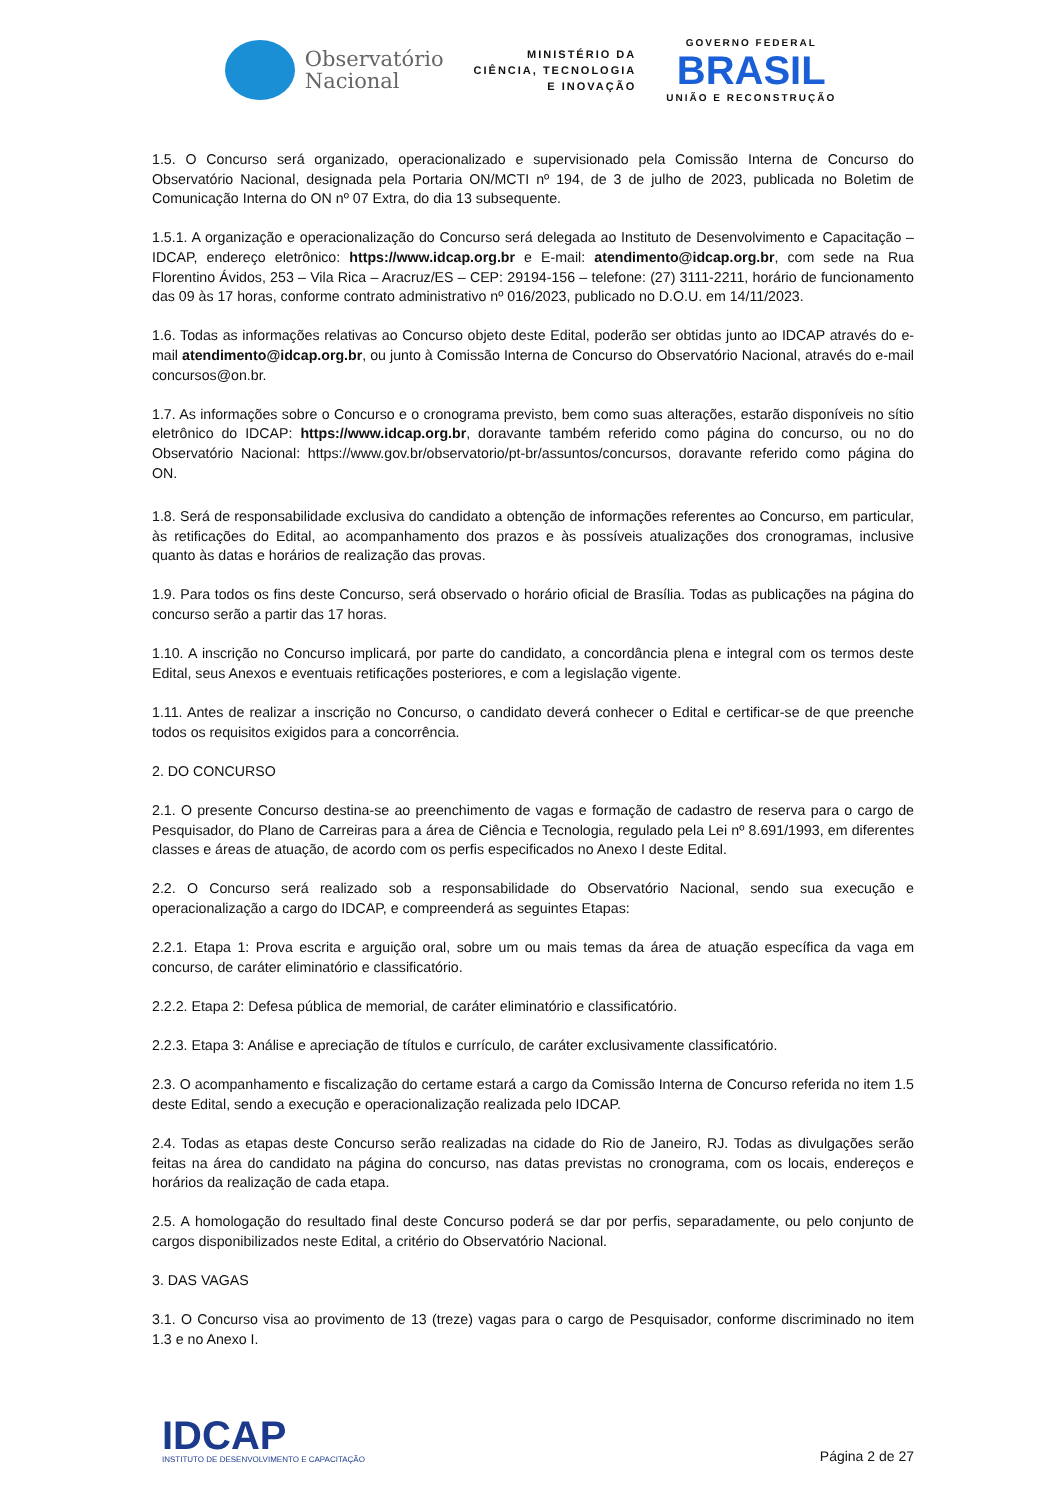Observatório
Nacional
MINISTÉRIO DA
CIÊNCIA, TECNOLOGIA
E INOVAÇÃO
GOVERNO FEDERAL
BRASIL
UNIÃO E RECONSTRUÇÃO
1.5. O Concurso será organizado, operacionalizado e supervisionado pela Comissão Interna de Concurso do Observatório Nacional, designada pela Portaria ON/MCTI nº 194, de 3 de julho de 2023, publicada no Boletim de Comunicação Interna do ON nº 07 Extra, do dia 13 subsequente.
1.5.1. A organização e operacionalização do Concurso será delegada ao Instituto de Desenvolvimento e Capacitação – IDCAP, endereço eletrônico: https://www.idcap.org.br e E-mail: atendimento@idcap.org.br, com sede na Rua Florentino Ávidos, 253 – Vila Rica – Aracruz/ES – CEP: 29194-156 – telefone: (27) 3111-2211, horário de funcionamento das 09 às 17 horas, conforme contrato administrativo nº 016/2023, publicado no D.O.U. em 14/11/2023.
1.6. Todas as informações relativas ao Concurso objeto deste Edital, poderão ser obtidas junto ao IDCAP através do e-mail atendimento@idcap.org.br, ou junto à Comissão Interna de Concurso do Observatório Nacional, através do e-mail concursos@on.br.
1.7. As informações sobre o Concurso e o cronograma previsto, bem como suas alterações, estarão disponíveis no sítio eletrônico do IDCAP: https://www.idcap.org.br, doravante também referido como página do concurso, ou no do Observatório Nacional: https://www.gov.br/observatorio/pt-br/assuntos/concursos, doravante referido como página do ON.
1.8. Será de responsabilidade exclusiva do candidato a obtenção de informações referentes ao Concurso, em particular, às retificações do Edital, ao acompanhamento dos prazos e às possíveis atualizações dos cronogramas, inclusive quanto às datas e horários de realização das provas.
1.9. Para todos os fins deste Concurso, será observado o horário oficial de Brasília. Todas as publicações na página do concurso serão a partir das 17 horas.
1.10. A inscrição no Concurso implicará, por parte do candidato, a concordância plena e integral com os termos deste Edital, seus Anexos e eventuais retificações posteriores, e com a legislação vigente.
1.11. Antes de realizar a inscrição no Concurso, o candidato deverá conhecer o Edital e certificar-se de que preenche todos os requisitos exigidos para a concorrência.
2. DO CONCURSO
2.1. O presente Concurso destina-se ao preenchimento de vagas e formação de cadastro de reserva para o cargo de Pesquisador, do Plano de Carreiras para a área de Ciência e Tecnologia, regulado pela Lei nº 8.691/1993, em diferentes classes e áreas de atuação, de acordo com os perfis especificados no Anexo I deste Edital.
2.2. O Concurso será realizado sob a responsabilidade do Observatório Nacional, sendo sua execução e operacionalização a cargo do IDCAP, e compreenderá as seguintes Etapas:
2.2.1. Etapa 1: Prova escrita e arguição oral, sobre um ou mais temas da área de atuação específica da vaga em concurso, de caráter eliminatório e classificatório.
2.2.2. Etapa 2: Defesa pública de memorial, de caráter eliminatório e classificatório.
2.2.3. Etapa 3: Análise e apreciação de títulos e currículo, de caráter exclusivamente classificatório.
2.3. O acompanhamento e fiscalização do certame estará a cargo da Comissão Interna de Concurso referida no item 1.5 deste Edital, sendo a execução e operacionalização realizada pelo IDCAP.
2.4. Todas as etapas deste Concurso serão realizadas na cidade do Rio de Janeiro, RJ. Todas as divulgações serão feitas na área do candidato na página do concurso, nas datas previstas no cronograma, com os locais, endereços e horários da realização de cada etapa.
2.5. A homologação do resultado final deste Concurso poderá se dar por perfis, separadamente, ou pelo conjunto de cargos disponibilizados neste Edital, a critério do Observatório Nacional.
3. DAS VAGAS
3.1. O Concurso visa ao provimento de 13 (treze) vagas para o cargo de Pesquisador, conforme discriminado no item 1.3 e no Anexo I.
IDCAP
INSTITUTO DE DESENVOLVIMENTO E CAPACITAÇÃO
Página 2 de 27